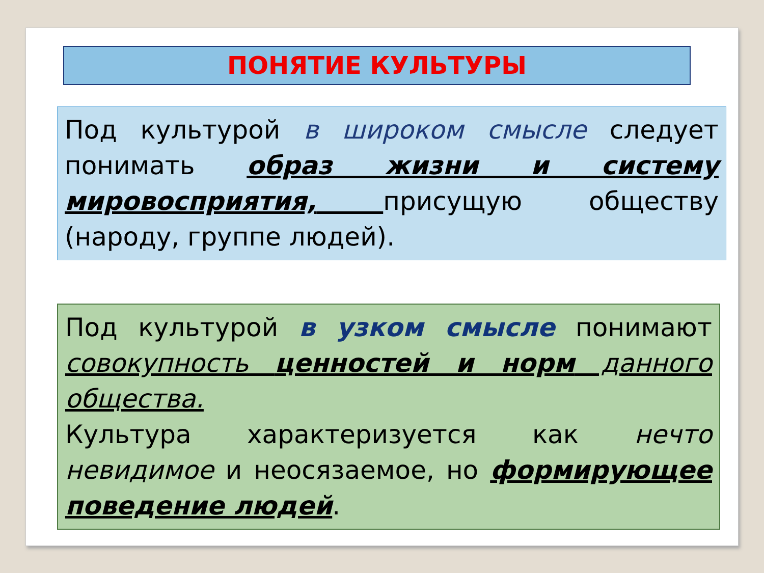ПОНЯТИЕ КУЛЬТУРЫ
Под культурой в широком смысле следует понимать образ жизни и систему мировосприятия, присущую обществу (народу, группе людей).
Под культурой в узком смысле понимают совокупность ценностей и норм данного общества.
Культура характеризуется как нечто невидимое и неосязаемое, но формирующее поведение людей.